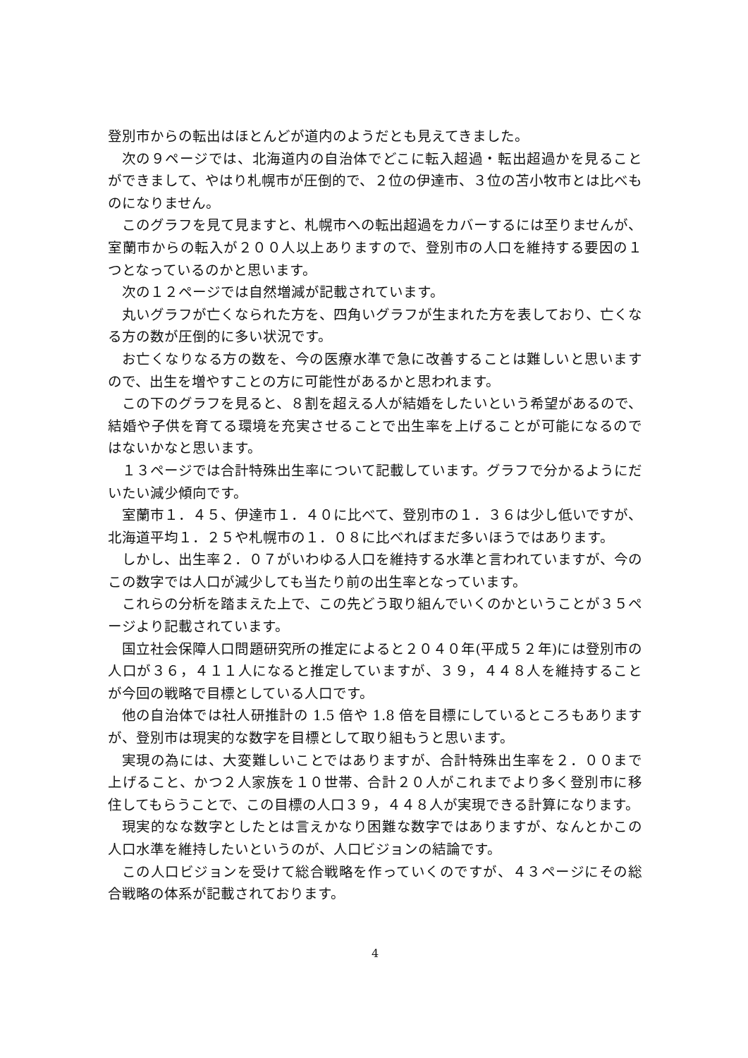登別市からの転出はほとんどが道内のようだとも見えてきました。
次の９ページでは、北海道内の自治体でどこに転入超過・転出超過かを見ることができまして、やはり札幌市が圧倒的で、２位の伊達市、３位の苫小牧市とは比べものになりません。
このグラフを見て見ますと、札幌市への転出超過をカバーするには至りませんが、室蘭市からの転入が２００人以上ありますので、登別市の人口を維持する要因の１つとなっているのかと思います。
次の１２ページでは自然増減が記載されています。
丸いグラフが亡くなられた方を、四角いグラフが生まれた方を表しており、亡くなる方の数が圧倒的に多い状況です。
お亡くなりなる方の数を、今の医療水準で急に改善することは難しいと思いますので、出生を増やすことの方に可能性があるかと思われます。
この下のグラフを見ると、８割を超える人が結婚をしたいという希望があるので、結婚や子供を育てる環境を充実させることで出生率を上げることが可能になるのではないかなと思います。
１３ページでは合計特殊出生率について記載しています。グラフで分かるようにだいたい減少傾向です。
室蘭市１．４５、伊達市１．４０に比べて、登別市の１．３６は少し低いですが、北海道平均１．２５や札幌市の１．０８に比べればまだ多いほうではあります。
しかし、出生率２．０７がいわゆる人口を維持する水準と言われていますが、今のこの数字では人口が減少しても当たり前の出生率となっています。
これらの分析を踏まえた上で、この先どう取り組んでいくのかということが３５ページより記載されています。
国立社会保障人口問題研究所の推定によると２０４０年(平成５２年)には登別市の人口が３６，４１１人になると推定していますが、３９，４４８人を維持することが今回の戦略で目標としている人口です。
他の自治体では社人研推計の 1.5 倍や 1.8 倍を目標にしているところもありますが、登別市は現実的な数字を目標として取り組もうと思います。
実現の為には、大変難しいことではありますが、合計特殊出生率を２．００まで上げること、かつ２人家族を１０世帯、合計２０人がこれまでより多く登別市に移住してもらうことで、この目標の人口３９，４４８人が実現できる計算になります。
現実的なな数字としたとは言えかなり困難な数字ではありますが、なんとかこの人口水準を維持したいというのが、人口ビジョンの結論です。
この人口ビジョンを受けて総合戦略を作っていくのですが、４３ページにその総合戦略の体系が記載されております。
4